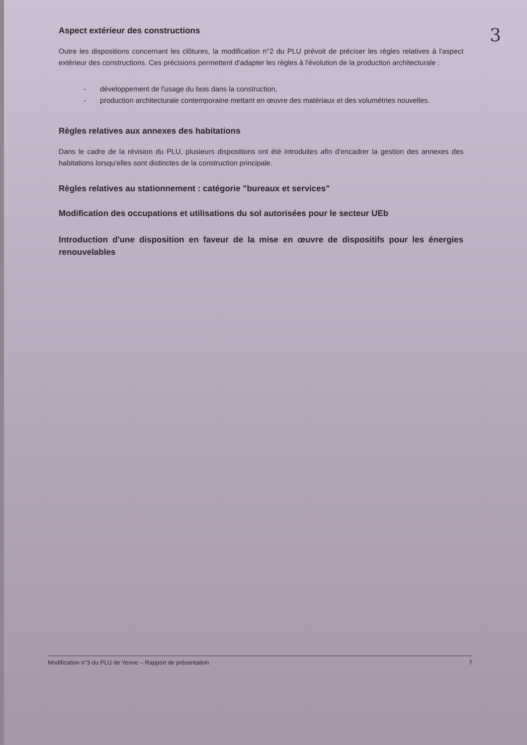3
Aspect extérieur des constructions
Outre les dispositions concernant les clôtures, la modification n°2 du PLU prévoit de préciser les règles relatives à l'aspect extérieur des constructions. Ces précisions permettent d'adapter les règles à l'évolution de la production architecturale :
- développement de l'usage du bois dans la construction,
- production architecturale contemporaine mettant en œuvre des matériaux et des volumétries nouvelles.
Règles relatives aux annexes des habitations
Dans le cadre de la révision du PLU, plusieurs dispositions ont été introduites afin d'encadrer la gestion des annexes des habitations lorsqu'elles sont distinctes de la construction principale.
Règles relatives au stationnement : catégorie "bureaux et services"
Modification des occupations et utilisations du sol autorisées pour le secteur UEb
Introduction d'une disposition en faveur de la mise en œuvre de dispositifs pour les énergies renouvelables
Modification n°3 du PLU de Yenne – Rapport de présentation 7